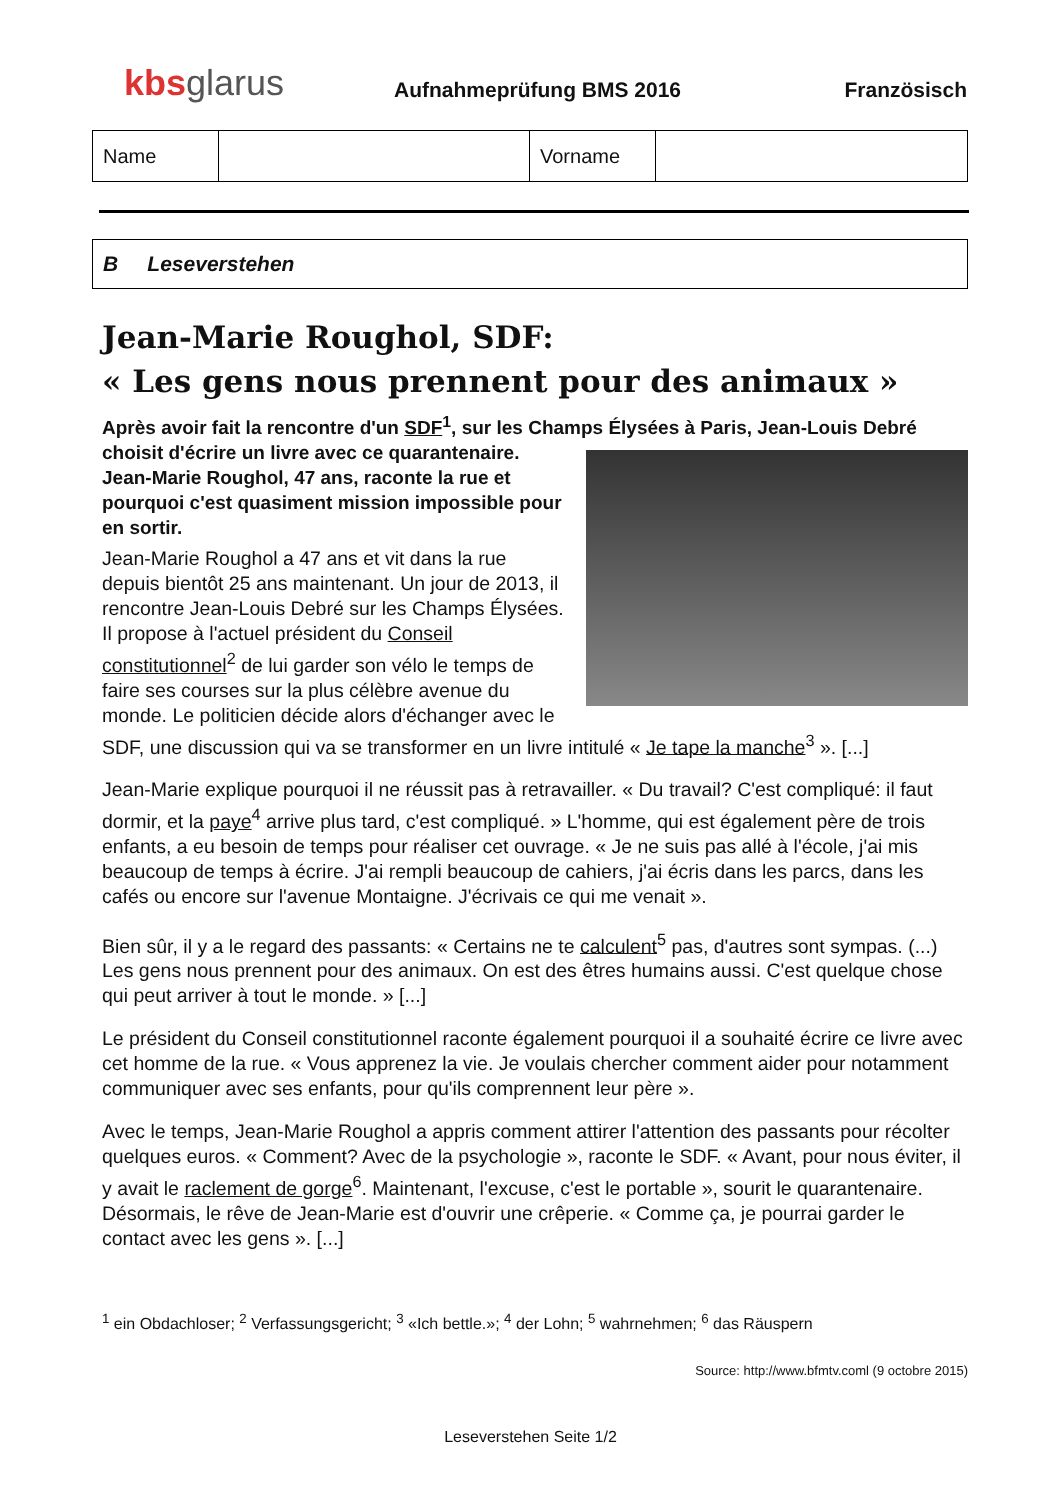kbs glarus
Aufnahmeprüfung BMS 2016
Französisch
| Name | | Vorname | |
B Leseverstehen
Jean-Marie Roughol, SDF:
« Les gens nous prennent pour des animaux »
Après avoir fait la rencontre d'un SDF<sup>1</sup>, sur les Champs Élysées à Paris, Jean-Louis Debré choisit d'écrire un livre avec ce
quarantenaire. Jean-Marie Roughol, 47 ans, raconte la rue et pourquoi c'est quasiment mission impossible pour en sortir.
Jean-Marie Roughol a 47 ans et vit dans la rue depuis bientôt 25 ans maintenant. Un jour de 2013, il rencontre Jean-Louis Debré sur les Champs Élysées. Il propose à l'actuel président du Conseil constitutionnel<sup>2</sup> de lui garder son vélo le temps de faire ses courses sur la plus célèbre avenue du monde. Le politicien décide alors d'échanger avec le SDF, une discussion qui va se transformer en un livre intitulé « Je tape la manche<sup>3</sup> ». [...]
Jean-Marie explique pourquoi il ne réussit pas à retravailler. « Du travail? C'est compliqué: il faut dormir, et la paye<sup>4</sup> arrive plus tard, c'est compliqué. » L'homme, qui est également père de trois enfants, a eu besoin de temps pour réaliser cet ouvrage. « Je ne suis pas allé à l'école, j'ai mis beaucoup de temps à écrire. J'ai rempli beaucoup de cahiers, j'ai écris dans les parcs, dans les cafés ou encore sur l'avenue Montaigne. J'écrivais ce qui me venait ».
Bien sûr, il y a le regard des passants: « Certains ne te calculent<sup>5</sup> pas, d'autres sont sympas. (...) Les gens nous prennent pour des animaux. On est des êtres humains aussi. C'est quelque chose qui peut arriver à tout le monde. » [...]
Le président du Conseil constitutionnel raconte également pourquoi il a souhaité écrire ce livre avec cet homme de la rue. « Vous apprenez la vie. Je voulais chercher comment aider pour notamment communiquer avec ses enfants, pour qu'ils comprennent leur père ».
Avec le temps, Jean-Marie Roughol a appris comment attirer l'attention des passants pour récolter quelques euros. « Comment? Avec de la psychologie », raconte le SDF. « Avant, pour nous éviter, il y avait le raclement de gorge<sup>6</sup>. Maintenant, l'excuse, c'est le portable », sourit le quarantenaire. Désormais, le rêve de Jean-Marie est d'ouvrir une crêperie. « Comme ça, je pourrai garder le contact avec les gens ». [...]
<sup>1</sup> ein Obdachloser; <sup>2</sup> Verfassungsgericht; <sup>3</sup> «Ich bettle.»; <sup>4</sup> der Lohn; <sup>5</sup> wahrnehmen; <sup>6</sup> das Räuspern
Source: http://www.bfmtv.coml (9 octobre 2015)
Leseverstehen Seite 1/2